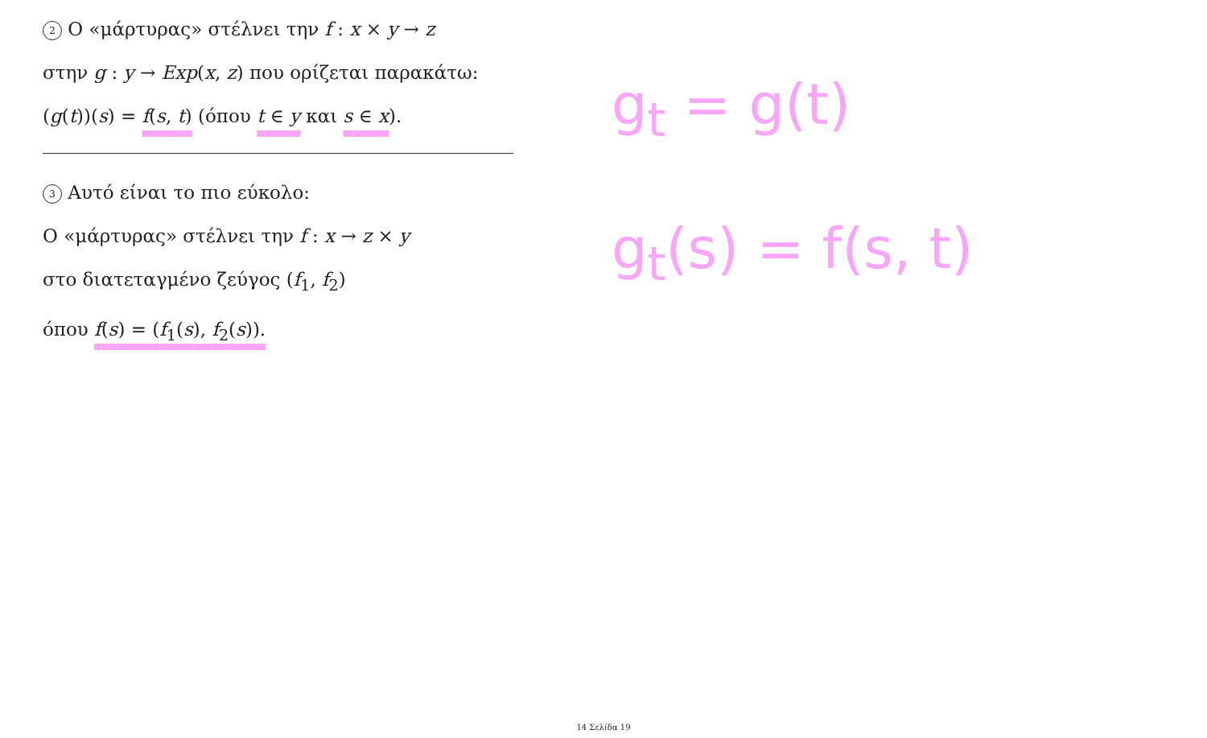2 Ο «μάρτυρας» στέλνει την f : x × y → z
στην g : y → Exp(x, z) που ορίζεται παρακάτω:
(g(t))(s) = f(s, t) (όπου t ∈ y και s ∈ x).
3 Αυτό είναι το πιο εύκολο:
Ο «μάρτυρας» στέλνει την f : x → z × y
στο διατεταγμένο ζεύγος (f<sub>1</sub>, f<sub>2</sub>)
όπου f(s) = (f<sub>1</sub>(s), f<sub>2</sub>(s)).
g<sub>t</sub> = g(t)
g<sub>t</sub>(s) = f(s, t)
14 Σελίδα 19